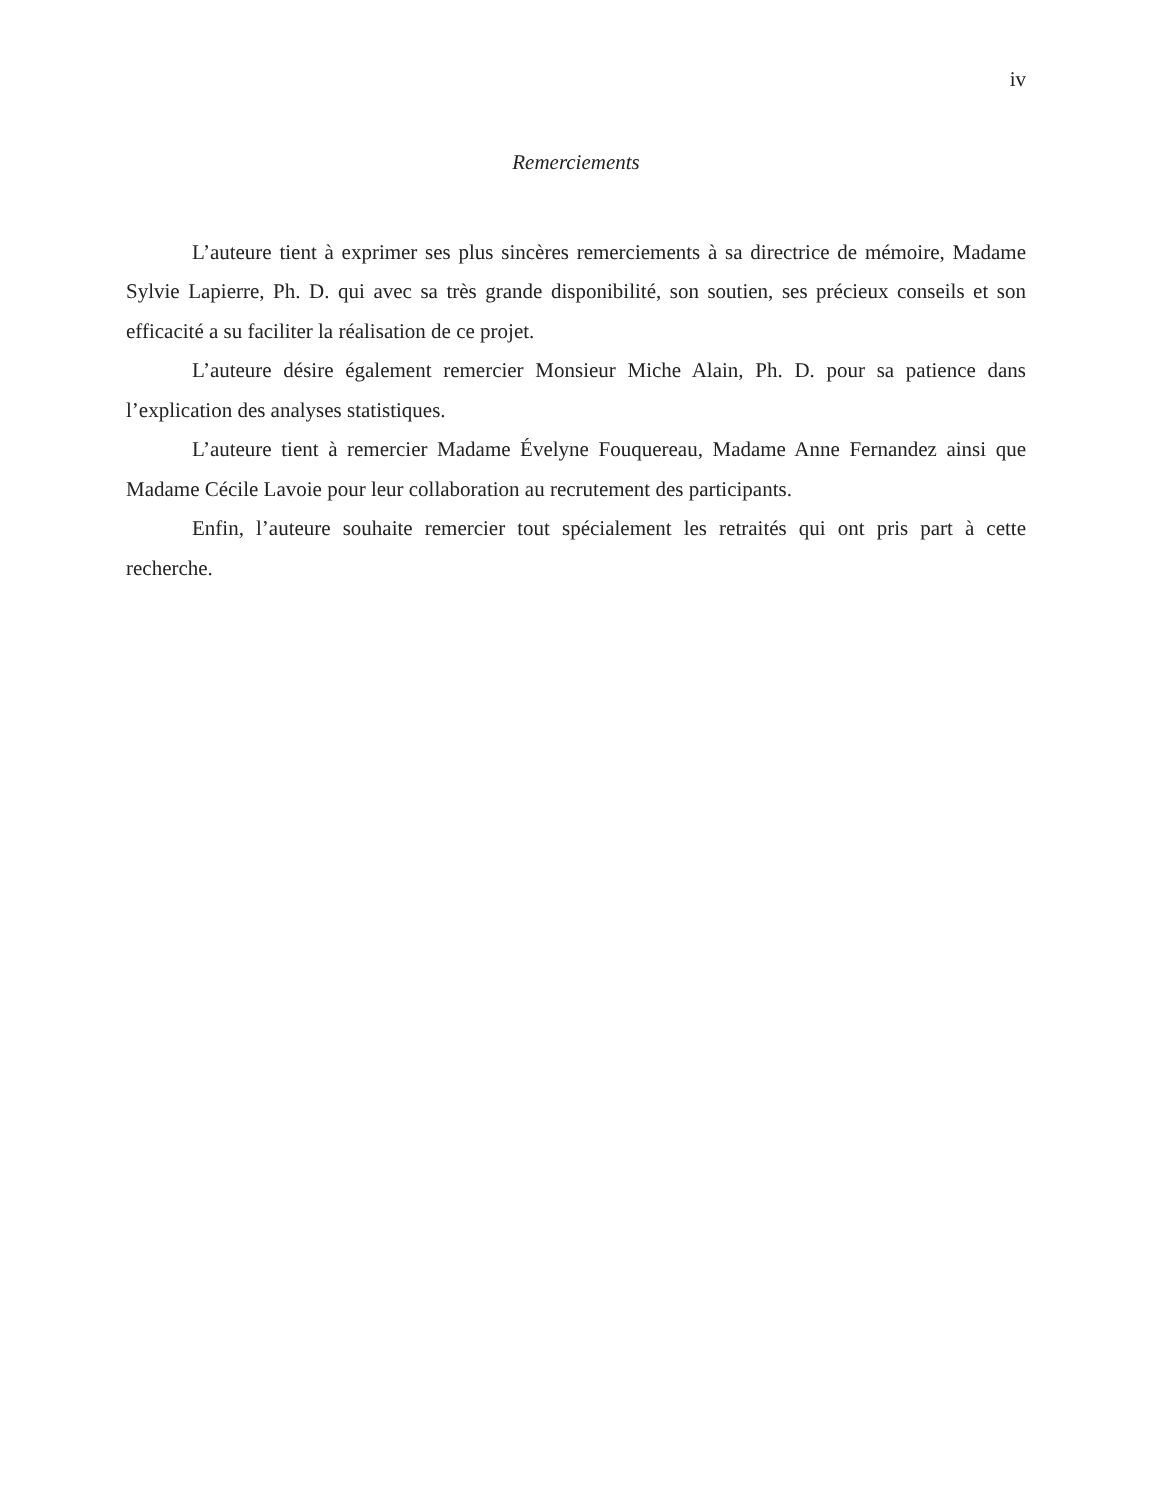iv
Remerciements
L’auteure tient à exprimer ses plus sincères remerciements à sa directrice de mémoire, Madame Sylvie Lapierre, Ph. D. qui avec sa très grande disponibilité, son soutien, ses précieux conseils et son efficacité a su faciliter la réalisation de ce projet.
L’auteure désire également remercier Monsieur Miche Alain, Ph. D. pour sa patience dans l’explication des analyses statistiques.
L’auteure tient à remercier Madame Évelyne Fouquereau, Madame Anne Fernandez ainsi que Madame Cécile Lavoie pour leur collaboration au recrutement des participants.
Enfin, l’auteure souhaite remercier tout spécialement les retraités qui ont pris part à cette recherche.